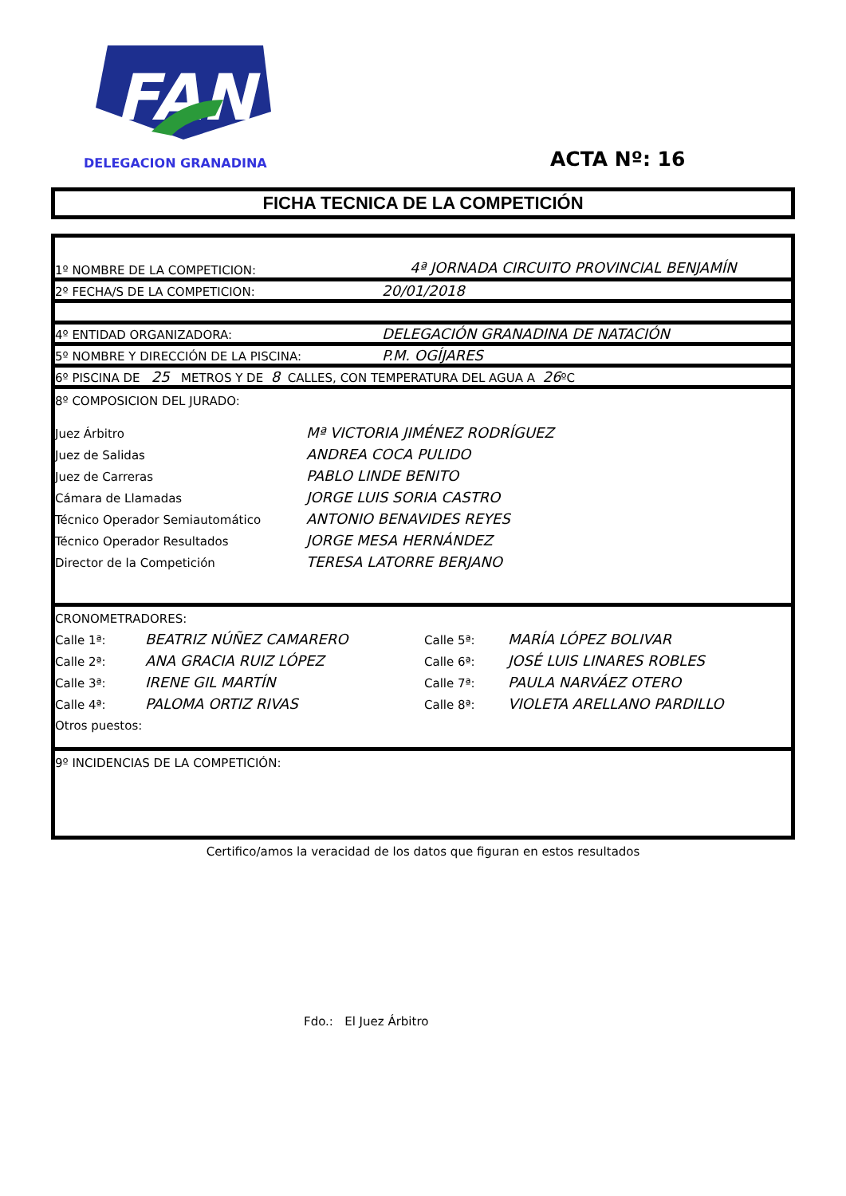FAN
DELEGACION GRANADINA ACTA Nº: 16
FICHA TECNICA DE LA COMPETICIÓN
1º NOMBRE DE LA COMPETICION: 4ª JORNADA CIRCUITO PROVINCIAL BENJAMÍN
2º FECHA/S DE LA COMPETICION: 20/01/2018
4º ENTIDAD ORGANIZADORA: DELEGACIÓN GRANADINA DE NATACIÓN
5º NOMBRE Y DIRECCIÓN DE LA PISCINA: P.M. OGÍJARES
6º PISCINA DE 25 METROS Y DE 8 CALLES, CON TEMPERATURA DEL AGUA A 26ºC
8º COMPOSICION DEL JURADO:
Juez Árbitro Mª VICTORIA JIMÉNEZ RODRÍGUEZ
Juez de Salidas ANDREA COCA PULIDO
Juez de Carreras PABLO LINDE BENITO
Cámara de Llamadas JORGE LUIS SORIA CASTRO
Técnico Operador Semiautomático ANTONIO BENAVIDES REYES
Técnico Operador Resultados JORGE MESA HERNÁNDEZ
Director de la Competición TERESA LATORRE BERJANO
CRONOMETRADORES:
Calle 1ª: BEATRIZ NÚÑEZ CAMARERO Calle 5ª: MARÍA LÓPEZ BOLIVAR
Calle 2ª: ANA GRACIA RUIZ LÓPEZ Calle 6ª: JOSÉ LUIS LINARES ROBLES
Calle 3ª: IRENE GIL MARTÍN Calle 7ª: PAULA NARVÁEZ OTERO
Calle 4ª: PALOMA ORTIZ RIVAS Calle 8ª: VIOLETA ARELLANO PARDILLO
Otros puestos:
9º INCIDENCIAS DE LA COMPETICIÓN:
Certifico/amos la veracidad de los datos que figuran en estos resultados
Fdo.: El Juez Árbitro